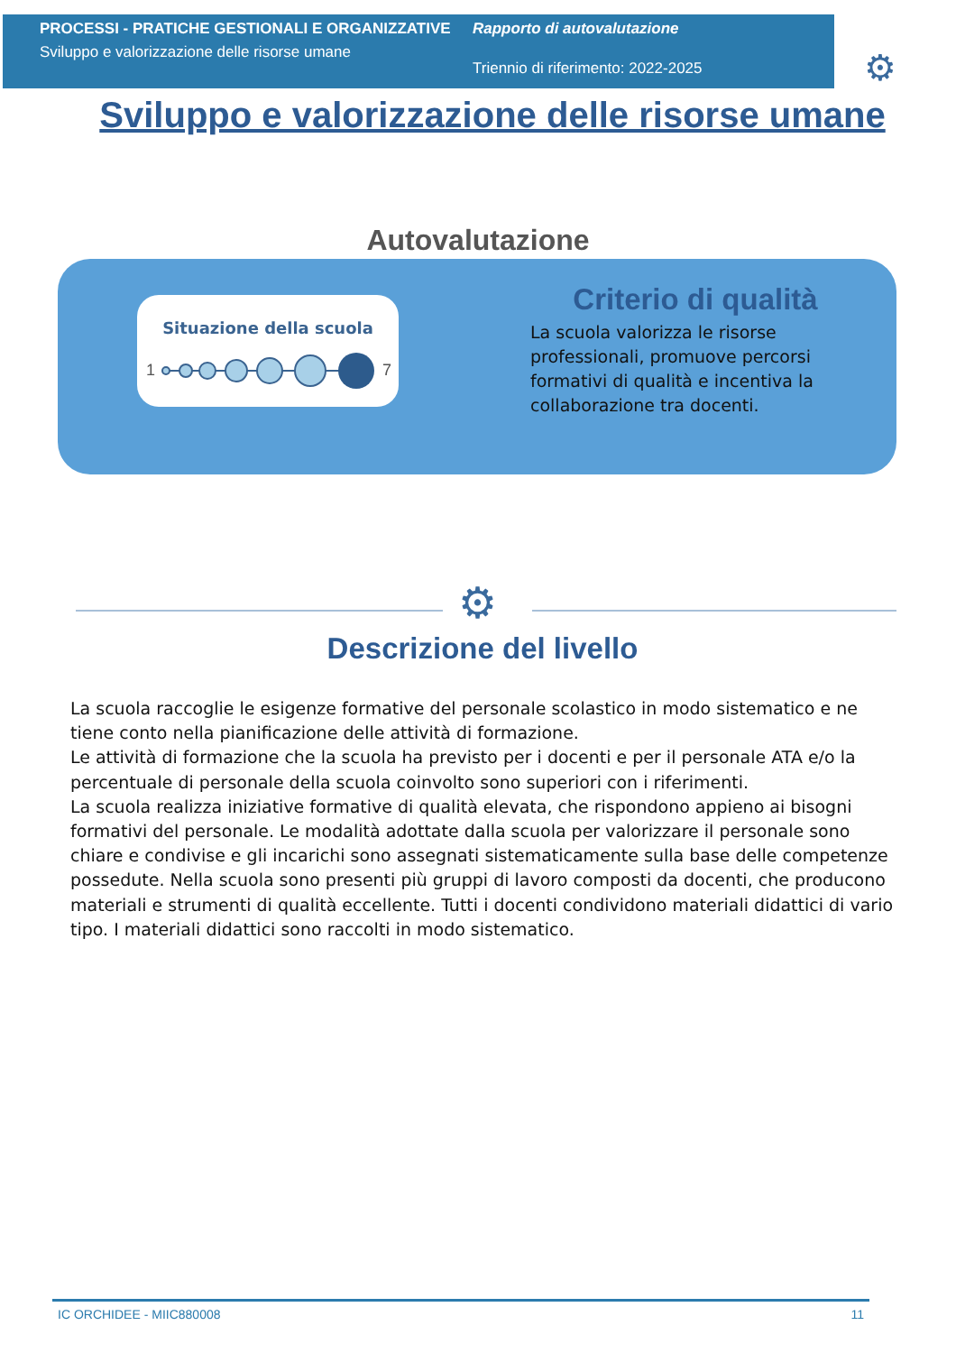PROCESSI - PRATICHE GESTIONALI E ORGANIZZATIVE
Sviluppo e valorizzazione delle risorse umane
Rapporto di autovalutazione
Triennio di riferimento: 2022-2025
⚙
Sviluppo e valorizzazione delle risorse umane
Autovalutazione
Situazione della scuola
1
7
Criterio di qualità
La scuola valorizza le risorse professionali, promuove percorsi formativi di qualità e incentiva la collaborazione tra docenti.
⚙
Descrizione del livello
La scuola raccoglie le esigenze formative del personale scolastico in modo sistematico e ne tiene conto nella pianificazione delle attività di formazione.
Le attività di formazione che la scuola ha previsto per i docenti e per il personale ATA e/o la percentuale di personale della scuola coinvolto sono superiori con i riferimenti.
La scuola realizza iniziative formative di qualità elevata, che rispondono appieno ai bisogni formativi del personale. Le modalità adottate dalla scuola per valorizzare il personale sono chiare e condivise e gli incarichi sono assegnati sistematicamente sulla base delle competenze possedute. Nella scuola sono presenti più gruppi di lavoro composti da docenti, che producono materiali e strumenti di qualità eccellente. Tutti i docenti condividono materiali didattici di vario tipo. I materiali didattici sono raccolti in modo sistematico.
IC ORCHIDEE - MIIC880008 11